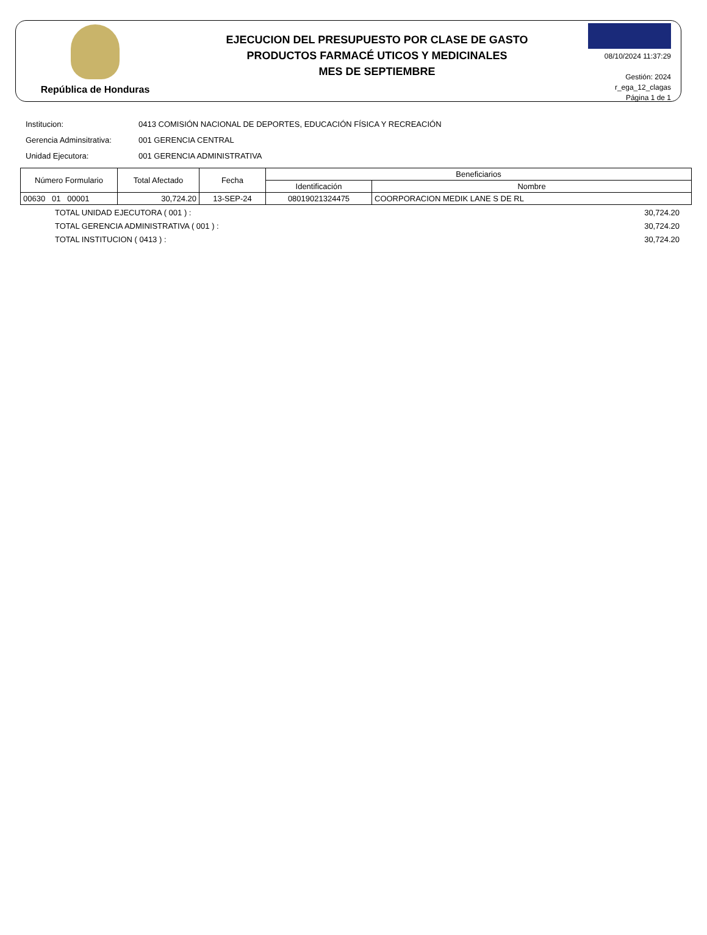República de Honduras
EJECUCION DEL PRESUPUESTO POR CLASE DE GASTO
PRODUCTOS FARMACÉ UTICOS Y MEDICINALES
MES DE SEPTIEMBRE
08/10/2024 11:37:29
Gestión: 2024
r_ega_12_clagas
Página 1 de 1
Institucion: 0413 COMISIÓN NACIONAL DE DEPORTES, EDUCACIÓN FÍSICA Y RECREACIÓN
Gerencia Adminsitrativa: 001 GERENCIA CENTRAL
Unidad Ejecutora: 001 GERENCIA ADMINISTRATIVA
| Número Formulario | Total Afectado | Fecha | Beneficiarios | |
| --- | --- | --- | --- | --- |
| | | | Identificación | Nombre |
| 00630 01 00001 | 30,724.20 | 13-SEP-24 | 08019021324475 | COORPORACION MEDIK LANE S DE RL |
TOTAL UNIDAD EJECUTORA ( 001 ) : 30,724.20
TOTAL GERENCIA ADMINISTRATIVA ( 001 ) : 30,724.20
TOTAL INSTITUCION ( 0413 ) : 30,724.20